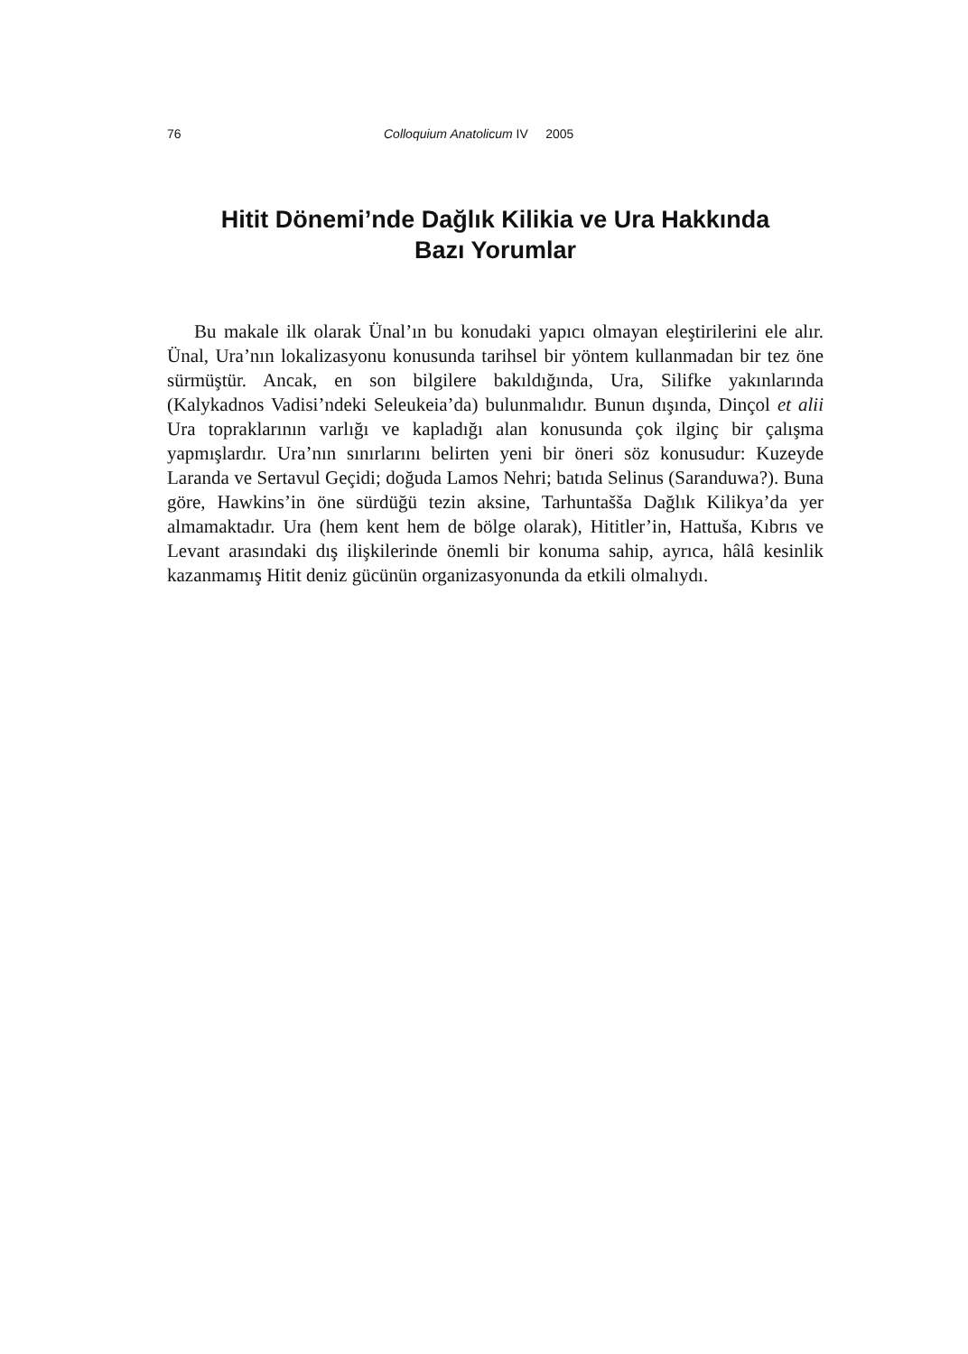76 Colloquium Anatolicum IV 2005
Hitit Dönemi’nde Dağlık Kilikia ve Ura Hakkında
Bazı Yorumlar
Bu makale ilk olarak Ünal’ın bu konudaki yapıcı olmayan eleştirilerini ele alır. Ünal, Ura’nın lokalizasyonu konusunda tarihsel bir yöntem kullanmadan bir tez öne sürmüştür. Ancak, en son bilgilere bakıldığında, Ura, Silifke yakınlarında (Kalykadnos Vadisi’ndeki Seleukeia’da) bulunmalıdır. Bunun dışında, Dinçol et alii Ura topraklarının varlığı ve kapladığı alan konusunda çok ilginç bir çalışma yapmışlardır. Ura’nın sınırlarını belirten yeni bir öneri söz konusudur: Kuzeyde Laranda ve Sertavul Geçidi; doğuda Lamos Nehri; batıda Selinus (Saranduwa?). Buna göre, Hawkins’in öne sürdüğü tezin aksine, Tarhuntašša Dağlık Kilikya’da yer almamaktadır. Ura (hem kent hem de bölge olarak), Hititler’in, Hattuša, Kıbrıs ve Levant arasındaki dış ilişkilerinde önemli bir konuma sahip, ayrıca, hâlâ kesinlik kazanmamış Hitit deniz gücünün organizasyonunda da etkili olmalıydı.